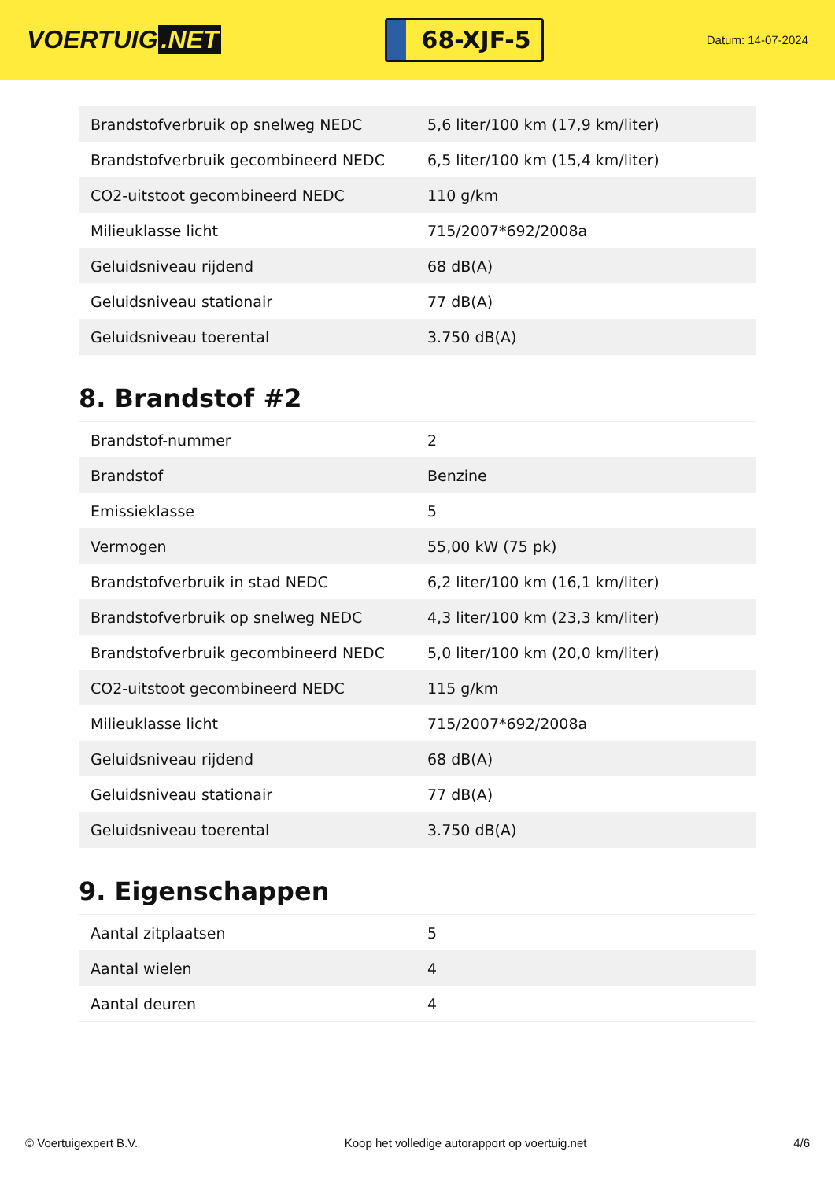VOERTUIG.NET
68-XJF-5
Datum: 14-07-2024
| Brandstofverbruik op snelweg NEDC | 5,6 liter/100 km (17,9 km/liter) |
| Brandstofverbruik gecombineerd NEDC | 6,5 liter/100 km (15,4 km/liter) |
| CO2-uitstoot gecombineerd NEDC | 110 g/km |
| Milieuklasse licht | 715/2007*692/2008a |
| Geluidsniveau rijdend | 68 dB(A) |
| Geluidsniveau stationair | 77 dB(A) |
| Geluidsniveau toerental | 3.750 dB(A) |
8. Brandstof #2
| Brandstof-nummer | 2 |
| Brandstof | Benzine |
| Emissieklasse | 5 |
| Vermogen | 55,00 kW (75 pk) |
| Brandstofverbruik in stad NEDC | 6,2 liter/100 km (16,1 km/liter) |
| Brandstofverbruik op snelweg NEDC | 4,3 liter/100 km (23,3 km/liter) |
| Brandstofverbruik gecombineerd NEDC | 5,0 liter/100 km (20,0 km/liter) |
| CO2-uitstoot gecombineerd NEDC | 115 g/km |
| Milieuklasse licht | 715/2007*692/2008a |
| Geluidsniveau rijdend | 68 dB(A) |
| Geluidsniveau stationair | 77 dB(A) |
| Geluidsniveau toerental | 3.750 dB(A) |
9. Eigenschappen
| Aantal zitplaatsen | 5 |
| Aantal wielen | 4 |
| Aantal deuren | 4 |
© Voertuigexpert B.V. Koop het volledige autorapport op voertuig.net 4/6